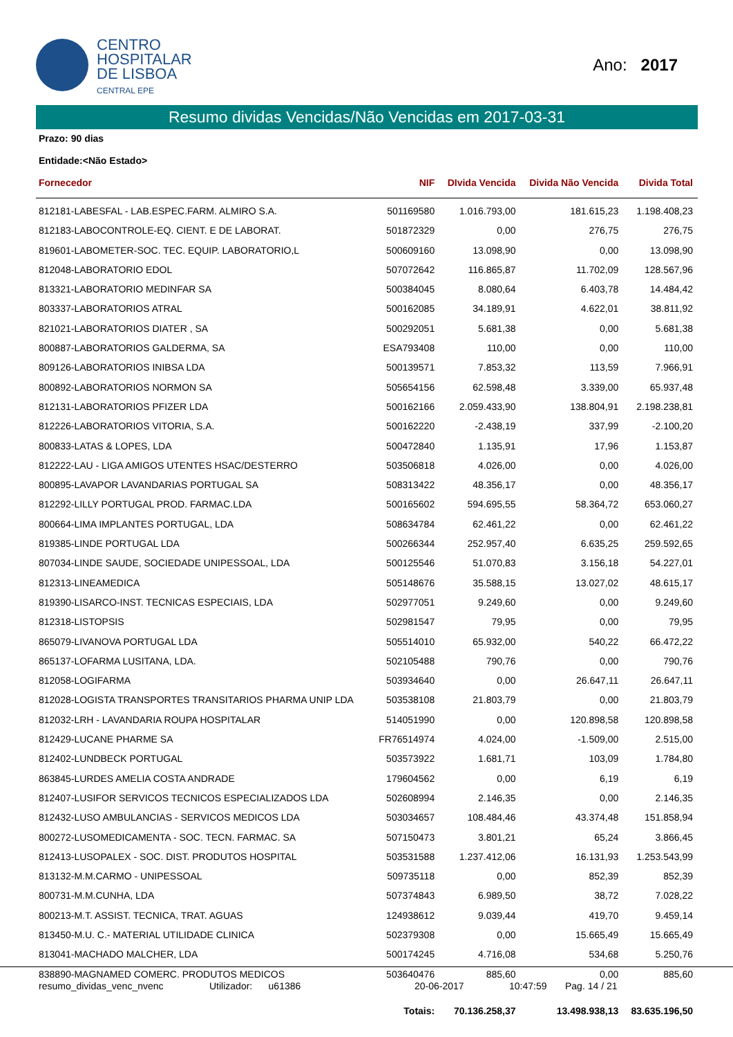CENTRO
HOSPITALAR
DE LISBOA
CENTRAL EPE
Ano: 2017
Resumo dividas Vencidas/Não Vencidas em 2017-03-31
Prazo: 90 dias
Entidade:<Não Estado>
| Fornecedor | NIF | DIvida Vencida | Divida Não Vencida | Divida Total |
| --- | --- | --- | --- | --- |
| 812181-LABESFAL - LAB.ESPEC.FARM. ALMIRO S.A. | 501169580 | 1.016.793,00 | 181.615,23 | 1.198.408,23 |
| 812183-LABOCONTROLE-EQ. CIENT. E DE LABORAT. | 501872329 | 0,00 | 276,75 | 276,75 |
| 819601-LABOMETER-SOC. TEC. EQUIP. LABORATORIO,L | 500609160 | 13.098,90 | 0,00 | 13.098,90 |
| 812048-LABORATORIO EDOL | 507072642 | 116.865,87 | 11.702,09 | 128.567,96 |
| 813321-LABORATORIO MEDINFAR SA | 500384045 | 8.080,64 | 6.403,78 | 14.484,42 |
| 803337-LABORATORIOS ATRAL | 500162085 | 34.189,91 | 4.622,01 | 38.811,92 |
| 821021-LABORATORIOS DIATER , SA | 500292051 | 5.681,38 | 0,00 | 5.681,38 |
| 800887-LABORATORIOS GALDERMA, SA | ESA793408 | 110,00 | 0,00 | 110,00 |
| 809126-LABORATORIOS INIBSA LDA | 500139571 | 7.853,32 | 113,59 | 7.966,91 |
| 800892-LABORATORIOS NORMON SA | 505654156 | 62.598,48 | 3.339,00 | 65.937,48 |
| 812131-LABORATORIOS PFIZER LDA | 500162166 | 2.059.433,90 | 138.804,91 | 2.198.238,81 |
| 812226-LABORATORIOS VITORIA, S.A. | 500162220 | -2.438,19 | 337,99 | -2.100,20 |
| 800833-LATAS & LOPES, LDA | 500472840 | 1.135,91 | 17,96 | 1.153,87 |
| 812222-LAU - LIGA AMIGOS UTENTES HSAC/DESTERRO | 503506818 | 4.026,00 | 0,00 | 4.026,00 |
| 800895-LAVAPOR LAVANDARIAS PORTUGAL SA | 508313422 | 48.356,17 | 0,00 | 48.356,17 |
| 812292-LILLY PORTUGAL PROD. FARMAC.LDA | 500165602 | 594.695,55 | 58.364,72 | 653.060,27 |
| 800664-LIMA IMPLANTES PORTUGAL, LDA | 508634784 | 62.461,22 | 0,00 | 62.461,22 |
| 819385-LINDE PORTUGAL LDA | 500266344 | 252.957,40 | 6.635,25 | 259.592,65 |
| 807034-LINDE SAUDE, SOCIEDADE UNIPESSOAL, LDA | 500125546 | 51.070,83 | 3.156,18 | 54.227,01 |
| 812313-LINEAMEDICA | 505148676 | 35.588,15 | 13.027,02 | 48.615,17 |
| 819390-LISARCO-INST. TECNICAS ESPECIAIS, LDA | 502977051 | 9.249,60 | 0,00 | 9.249,60 |
| 812318-LISTOPSIS | 502981547 | 79,95 | 0,00 | 79,95 |
| 865079-LIVANOVA PORTUGAL LDA | 505514010 | 65.932,00 | 540,22 | 66.472,22 |
| 865137-LOFARMA LUSITANA, LDA. | 502105488 | 790,76 | 0,00 | 790,76 |
| 812058-LOGIFARMA | 503934640 | 0,00 | 26.647,11 | 26.647,11 |
| 812028-LOGISTA TRANSPORTES TRANSITARIOS PHARMA UNIP LDA | 503538108 | 21.803,79 | 0,00 | 21.803,79 |
| 812032-LRH - LAVANDARIA ROUPA HOSPITALAR | 514051990 | 0,00 | 120.898,58 | 120.898,58 |
| 812429-LUCANE PHARME SA | FR76514974 | 4.024,00 | -1.509,00 | 2.515,00 |
| 812402-LUNDBECK PORTUGAL | 503573922 | 1.681,71 | 103,09 | 1.784,80 |
| 863845-LURDES AMELIA COSTA ANDRADE | 179604562 | 0,00 | 6,19 | 6,19 |
| 812407-LUSIFOR SERVICOS TECNICOS ESPECIALIZADOS LDA | 502608994 | 2.146,35 | 0,00 | 2.146,35 |
| 812432-LUSO AMBULANCIAS - SERVICOS MEDICOS LDA | 503034657 | 108.484,46 | 43.374,48 | 151.858,94 |
| 800272-LUSOMEDICAMENTA - SOC. TECN. FARMAC. SA | 507150473 | 3.801,21 | 65,24 | 3.866,45 |
| 812413-LUSOPALEX - SOC. DIST. PRODUTOS HOSPITAL | 503531588 | 1.237.412,06 | 16.131,93 | 1.253.543,99 |
| 813132-M.M.CARMO - UNIPESSOAL | 509735118 | 0,00 | 852,39 | 852,39 |
| 800731-M.M.CUNHA, LDA | 507374843 | 6.989,50 | 38,72 | 7.028,22 |
| 800213-M.T. ASSIST. TECNICA, TRAT. AGUAS | 124938612 | 9.039,44 | 419,70 | 9.459,14 |
| 813450-M.U. C.- MATERIAL UTILIDADE CLINICA | 502379308 | 0,00 | 15.665,49 | 15.665,49 |
| 813041-MACHADO MALCHER, LDA | 500174245 | 4.716,08 | 534,68 | 5.250,76 |
| 838890-MAGNAMED COMERC. PRODUTOS MEDICOS | 503640476 | 885,60 | 0,00 | 885,60 |
| | Totais: | 70.136.258,37 | 13.498.938,13 | 83.635.196,50 |
resumo_dividas_venc_nvenc Utilizador: u61386 20-06-2017 10:47:59 Pag. 14 / 21